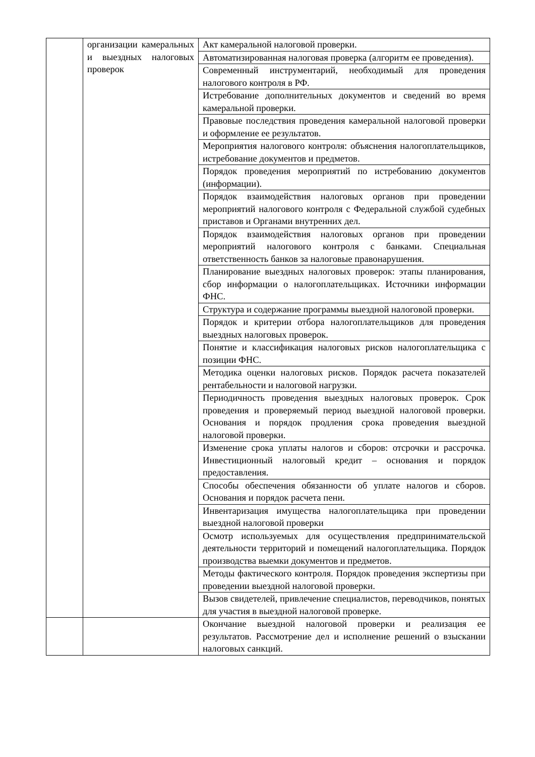| | организации камеральных и выездных налоговых проверок | Акт камеральной налоговой проверки. |
| | | Автоматизированная налоговая проверка (алгоритм ее проведения). |
| | | Современный инструментарий, необходимый для проведения налогового контроля в РФ. |
| | | Истребование дополнительных документов и сведений во время камеральной проверки. |
| | | Правовые последствия проведения камеральной налоговой проверки и оформление ее результатов. |
| | | Мероприятия налогового контроля: объяснения налогоплательщиков, истребование документов и предметов. |
| | | Порядок проведения мероприятий по истребованию документов (информации). |
| | | Порядок взаимодействия налоговых органов при проведении мероприятий налогового контроля с Федеральной службой судебных приставов и Органами внутренних дел. |
| | | Порядок взаимодействия налоговых органов при проведении мероприятий налогового контроля с банками. Специальная ответственность банков за налоговые правонарушения. |
| | | Планирование выездных налоговых проверок: этапы планирования, сбор информации о налогоплательщиках. Источники информации ФНС. |
| | | Структура и содержание программы выездной налоговой проверки. |
| | | Порядок и критерии отбора налогоплательщиков для проведения выездных налоговых проверок. |
| | | Понятие и классификация налоговых рисков налогоплательщика с позиции ФНС. |
| | | Методика оценки налоговых рисков. Порядок расчета показателей рентабельности и налоговой нагрузки. |
| | | Периодичность проведения выездных налоговых проверок. Срок проведения и проверяемый период выездной налоговой проверки. Основания и порядок продления срока проведения выездной налоговой проверки. |
| | | Изменение срока уплаты налогов и сборов: отсрочки и рассрочка. Инвестиционный налоговый кредит – основания и порядок предоставления. |
| | | Способы обеспечения обязанности об уплате налогов и сборов. Основания и порядок расчета пени. |
| | | Инвентаризация имущества налогоплательщика при проведении выездной налоговой проверки |
| | | Осмотр используемых для осуществления предпринимательской деятельности территорий и помещений налогоплательщика. Порядок производства выемки документов и предметов. |
| | | Методы фактического контроля. Порядок проведения экспертизы при проведении выездной налоговой проверки. |
| | | Вызов свидетелей, привлечение специалистов, переводчиков, понятых для участия в выездной налоговой проверке. |
| | | Окончание выездной налоговой проверки и реализация ее результатов. Рассмотрение дел и исполнение решений о взыскании налоговых санкций. |